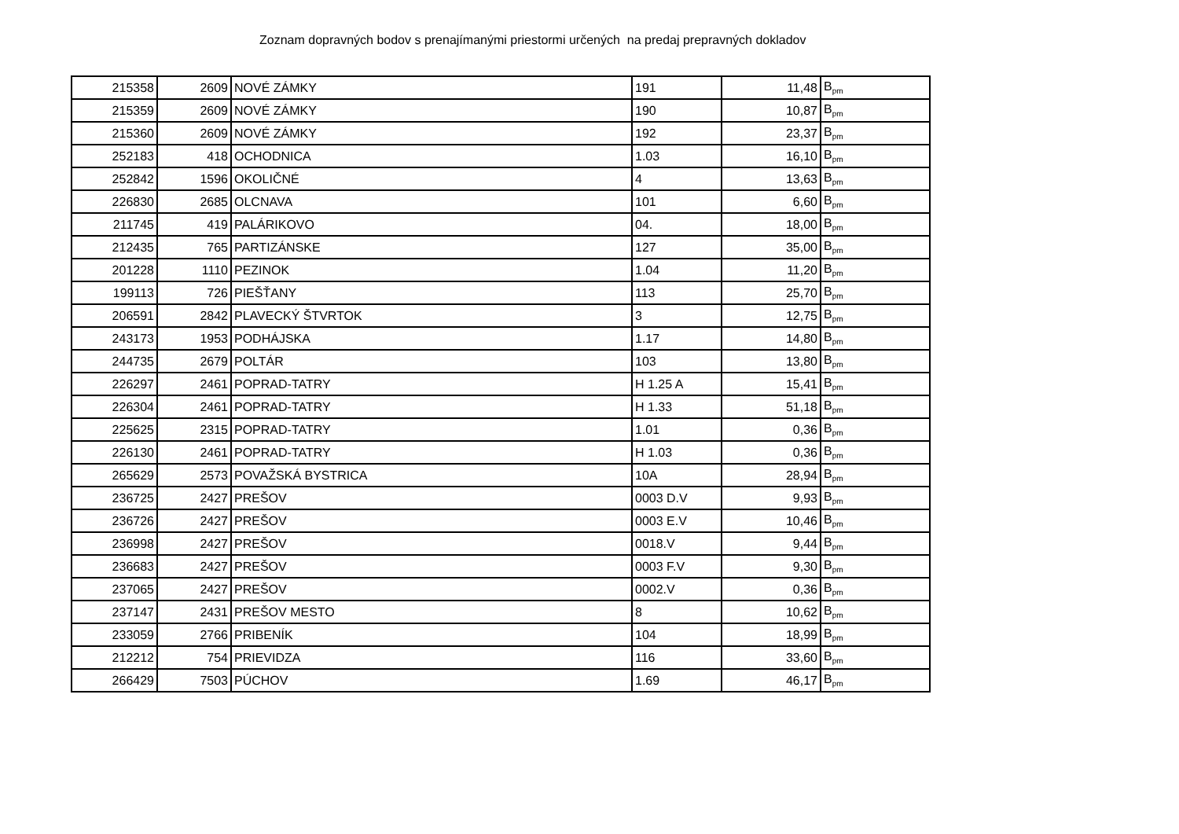Zoznam dopravných bodov s prenajímanými priestormi určených na predaj prepravných dokladov
| 215358 | 2609 | NOVÉ ZÁMKY | 191 | 11,48 | B<sub>pm</sub> |
| 215359 | 2609 | NOVÉ ZÁMKY | 190 | 10,87 | B<sub>pm</sub> |
| 215360 | 2609 | NOVÉ ZÁMKY | 192 | 23,37 | B<sub>pm</sub> |
| 252183 | 418 | OCHODNICA | 1.03 | 16,10 | B<sub>pm</sub> |
| 252842 | 1596 | OKOLIČNÉ | 4 | 13,63 | B<sub>pm</sub> |
| 226830 | 2685 | OLCNAVA | 101 | 6,60 | B<sub>pm</sub> |
| 211745 | 419 | PALÁRIKOVO | 04. | 18,00 | B<sub>pm</sub> |
| 212435 | 765 | PARTIZÁNSKE | 127 | 35,00 | B<sub>pm</sub> |
| 201228 | 1110 | PEZINOK | 1.04 | 11,20 | B<sub>pm</sub> |
| 199113 | 726 | PIEŠŤANY | 113 | 25,70 | B<sub>pm</sub> |
| 206591 | 2842 | PLAVECKÝ ŠTVRTOK | 3 | 12,75 | B<sub>pm</sub> |
| 243173 | 1953 | PODHÁJSKA | 1.17 | 14,80 | B<sub>pm</sub> |
| 244735 | 2679 | POLTÁR | 103 | 13,80 | B<sub>pm</sub> |
| 226297 | 2461 | POPRAD-TATRY | H 1.25 A | 15,41 | B<sub>pm</sub> |
| 226304 | 2461 | POPRAD-TATRY | H 1.33 | 51,18 | B<sub>pm</sub> |
| 225625 | 2315 | POPRAD-TATRY | 1.01 | 0,36 | B<sub>pm</sub> |
| 226130 | 2461 | POPRAD-TATRY | H 1.03 | 0,36 | B<sub>pm</sub> |
| 265629 | 2573 | POVAŽSKÁ BYSTRICA | 10A | 28,94 | B<sub>pm</sub> |
| 236725 | 2427 | PREŠOV | 0003 D.V | 9,93 | B<sub>pm</sub> |
| 236726 | 2427 | PREŠOV | 0003 E.V | 10,46 | B<sub>pm</sub> |
| 236998 | 2427 | PREŠOV | 0018.V | 9,44 | B<sub>pm</sub> |
| 236683 | 2427 | PREŠOV | 0003 F.V | 9,30 | B<sub>pm</sub> |
| 237065 | 2427 | PREŠOV | 0002.V | 0,36 | B<sub>pm</sub> |
| 237147 | 2431 | PREŠOV MESTO | 8 | 10,62 | B<sub>pm</sub> |
| 233059 | 2766 | PRIBENÍK | 104 | 18,99 | B<sub>pm</sub> |
| 212212 | 754 | PRIEVIDZA | 116 | 33,60 | B<sub>pm</sub> |
| 266429 | 7503 | PÚCHOV | 1.69 | 46,17 | B<sub>pm</sub> |